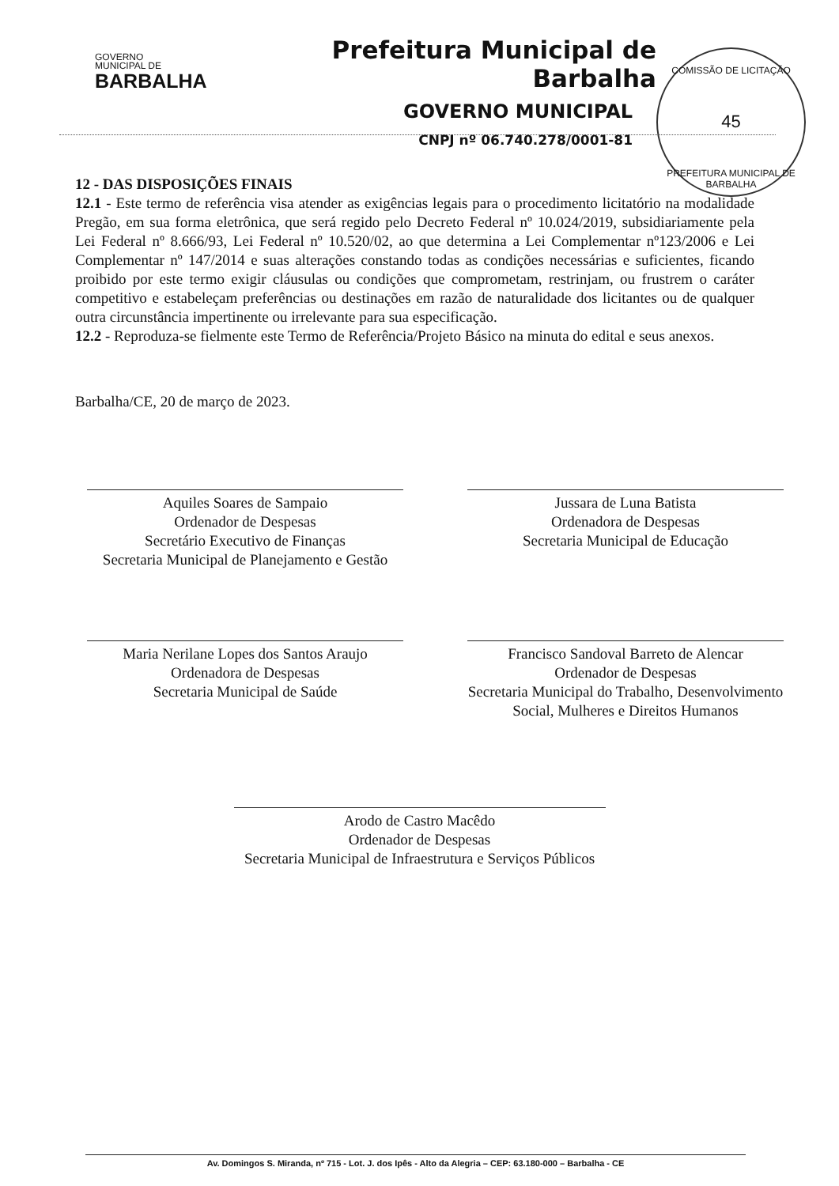GOVERNO
MUNICIPAL DE
BARBALHA
Prefeitura Municipal de Barbalha
GOVERNO MUNICIPAL
CNPJ nº 06.740.278/0001-81
COMISSÃO DE LICITAÇÃO
45
PREFEITURA MUNICIPAL DE BARBALHA
12 - DAS DISPOSIÇÕES FINAIS
12.1 - Este termo de referência visa atender as exigências legais para o procedimento licitatório na modalidade Pregão, em sua forma eletrônica, que será regido pelo Decreto Federal nº 10.024/2019, subsidiariamente pela Lei Federal nº 8.666/93, Lei Federal nº 10.520/02, ao que determina a Lei Complementar nº123/2006 e Lei Complementar nº 147/2014 e suas alterações constando todas as condições necessárias e suficientes, ficando proibido por este termo exigir cláusulas ou condições que comprometam, restrinjam, ou frustrem o caráter competitivo e estabeleçam preferências ou destinações em razão de naturalidade dos licitantes ou de qualquer outra circunstância impertinente ou irrelevante para sua especificação.
12.2 - Reproduza-se fielmente este Termo de Referência/Projeto Básico na minuta do edital e seus anexos.
Barbalha/CE, 20 de março de 2023.
Aquiles Soares de Sampaio
Ordenador de Despesas
Secretário Executivo de Finanças
Secretaria Municipal de Planejamento e Gestão
Jussara de Luna Batista
Ordenadora de Despesas
Secretaria Municipal de Educação
Maria Nerilane Lopes dos Santos Araujo
Ordenadora de Despesas
Secretaria Municipal de Saúde
Francisco Sandoval Barreto de Alencar
Ordenador de Despesas
Secretaria Municipal do Trabalho, Desenvolvimento Social, Mulheres e Direitos Humanos
Arodo de Castro Macêdo
Ordenador de Despesas
Secretaria Municipal de Infraestrutura e Serviços Públicos
Av. Domingos S. Miranda, nº 715 - Lot. J. dos Ipês - Alto da Alegria – CEP: 63.180-000 – Barbalha - CE